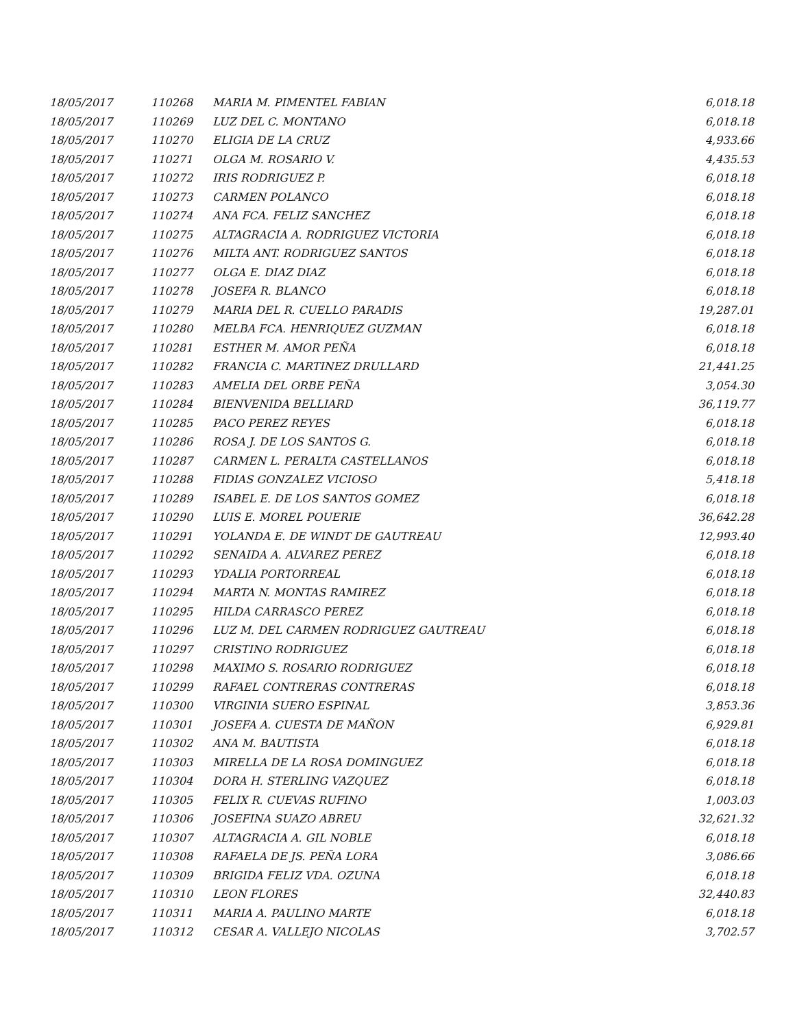| 18/05/2017 | 110268 | MARIA M. PIMENTEL FABIAN | 6,018.18 |
| 18/05/2017 | 110269 | LUZ DEL C. MONTANO | 6,018.18 |
| 18/05/2017 | 110270 | ELIGIA DE LA CRUZ | 4,933.66 |
| 18/05/2017 | 110271 | OLGA M. ROSARIO V. | 4,435.53 |
| 18/05/2017 | 110272 | IRIS RODRIGUEZ P. | 6,018.18 |
| 18/05/2017 | 110273 | CARMEN POLANCO | 6,018.18 |
| 18/05/2017 | 110274 | ANA FCA. FELIZ SANCHEZ | 6,018.18 |
| 18/05/2017 | 110275 | ALTAGRACIA A. RODRIGUEZ VICTORIA | 6,018.18 |
| 18/05/2017 | 110276 | MILTA ANT. RODRIGUEZ SANTOS | 6,018.18 |
| 18/05/2017 | 110277 | OLGA E. DIAZ DIAZ | 6,018.18 |
| 18/05/2017 | 110278 | JOSEFA R. BLANCO | 6,018.18 |
| 18/05/2017 | 110279 | MARIA DEL R. CUELLO PARADIS | 19,287.01 |
| 18/05/2017 | 110280 | MELBA FCA. HENRIQUEZ GUZMAN | 6,018.18 |
| 18/05/2017 | 110281 | ESTHER M. AMOR PEÑA | 6,018.18 |
| 18/05/2017 | 110282 | FRANCIA C. MARTINEZ DRULLARD | 21,441.25 |
| 18/05/2017 | 110283 | AMELIA DEL ORBE PEÑA | 3,054.30 |
| 18/05/2017 | 110284 | BIENVENIDA BELLIARD | 36,119.77 |
| 18/05/2017 | 110285 | PACO PEREZ REYES | 6,018.18 |
| 18/05/2017 | 110286 | ROSA J. DE LOS SANTOS G. | 6,018.18 |
| 18/05/2017 | 110287 | CARMEN L. PERALTA CASTELLANOS | 6,018.18 |
| 18/05/2017 | 110288 | FIDIAS GONZALEZ VICIOSO | 5,418.18 |
| 18/05/2017 | 110289 | ISABEL E. DE LOS SANTOS GOMEZ | 6,018.18 |
| 18/05/2017 | 110290 | LUIS E. MOREL POUERIE | 36,642.28 |
| 18/05/2017 | 110291 | YOLANDA E. DE WINDT DE GAUTREAU | 12,993.40 |
| 18/05/2017 | 110292 | SENAIDA A. ALVAREZ PEREZ | 6,018.18 |
| 18/05/2017 | 110293 | YDALIA PORTORREAL | 6,018.18 |
| 18/05/2017 | 110294 | MARTA N. MONTAS RAMIREZ | 6,018.18 |
| 18/05/2017 | 110295 | HILDA CARRASCO PEREZ | 6,018.18 |
| 18/05/2017 | 110296 | LUZ M. DEL CARMEN RODRIGUEZ GAUTREAU | 6,018.18 |
| 18/05/2017 | 110297 | CRISTINO RODRIGUEZ | 6,018.18 |
| 18/05/2017 | 110298 | MAXIMO S. ROSARIO RODRIGUEZ | 6,018.18 |
| 18/05/2017 | 110299 | RAFAEL CONTRERAS CONTRERAS | 6,018.18 |
| 18/05/2017 | 110300 | VIRGINIA SUERO ESPINAL | 3,853.36 |
| 18/05/2017 | 110301 | JOSEFA A. CUESTA DE MAÑON | 6,929.81 |
| 18/05/2017 | 110302 | ANA M. BAUTISTA | 6,018.18 |
| 18/05/2017 | 110303 | MIRELLA DE LA ROSA DOMINGUEZ | 6,018.18 |
| 18/05/2017 | 110304 | DORA H. STERLING VAZQUEZ | 6,018.18 |
| 18/05/2017 | 110305 | FELIX R. CUEVAS RUFINO | 1,003.03 |
| 18/05/2017 | 110306 | JOSEFINA SUAZO ABREU | 32,621.32 |
| 18/05/2017 | 110307 | ALTAGRACIA A. GIL NOBLE | 6,018.18 |
| 18/05/2017 | 110308 | RAFAELA DE JS. PEÑA LORA | 3,086.66 |
| 18/05/2017 | 110309 | BRIGIDA FELIZ VDA. OZUNA | 6,018.18 |
| 18/05/2017 | 110310 | LEON FLORES | 32,440.83 |
| 18/05/2017 | 110311 | MARIA A. PAULINO MARTE | 6,018.18 |
| 18/05/2017 | 110312 | CESAR A. VALLEJO NICOLAS | 3,702.57 |